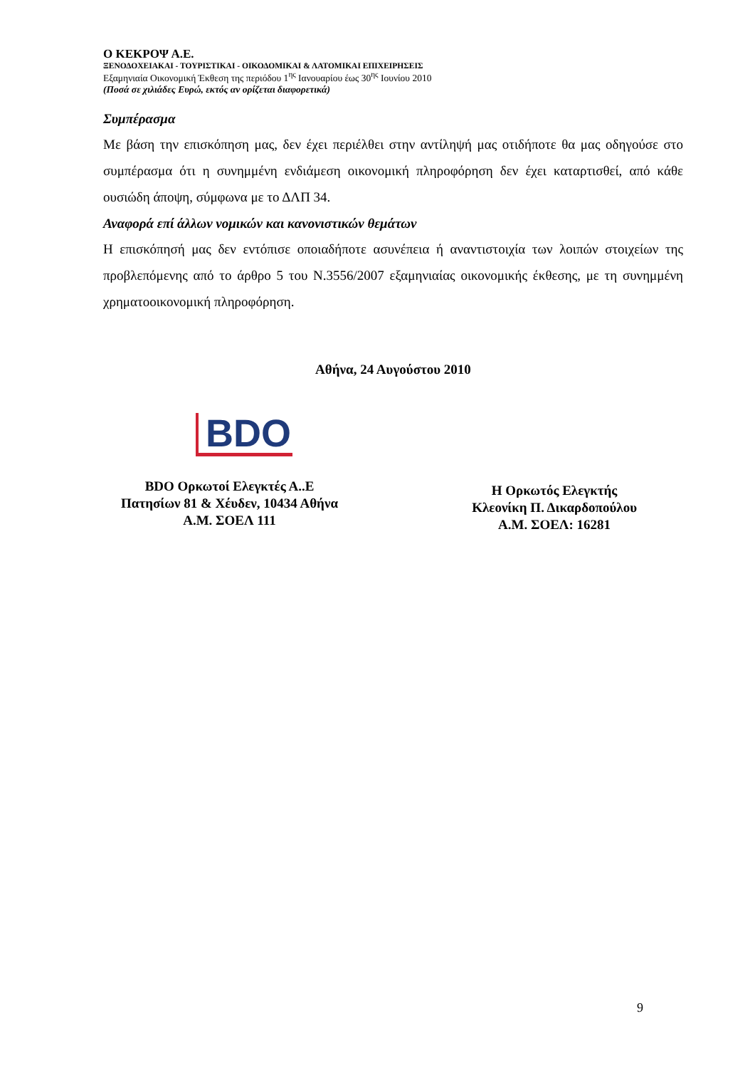Ο ΚΕΚΡΟΨ Α.Ε.
ΞΕΝΟΔΟΧΕΙΑΚΑΙ - ΤΟΥΡΙΣΤΙΚΑΙ - ΟΙΚΟΔΟΜΙΚΑΙ & ΛΑΤΟΜΙΚΑΙ ΕΠΙΧΕΙΡΗΣΕΙΣ
Εξαμηνιαία Οικονομική Έκθεση της περιόδου 1<sup>ης</sup> Ιανουαρίου έως 30<sup>ης</sup> Ιουνίου 2010
(Ποσά σε χιλιάδες Ευρώ, εκτός αν ορίζεται διαφορετικά)
Συμπέρασμα
Με βάση την επισκόπηση μας, δεν έχει περιέλθει στην αντίληψή μας οτιδήποτε θα μας οδηγούσε στο συμπέρασμα ότι η συνημμένη ενδιάμεση οικονομική πληροφόρηση δεν έχει καταρτισθεί, από κάθε ουσιώδη άποψη, σύμφωνα με το ΔΛΠ 34.
Αναφορά επί άλλων νομικών και κανονιστικών θεμάτων
Η επισκόπησή μας δεν εντόπισε οποιαδήποτε ασυνέπεια ή αναντιστοιχία των λοιπών στοιχείων της προβλεπόμενης από το άρθρο 5 του Ν.3556/2007 εξαμηνιαίας οικονομικής έκθεσης, με τη συνημμένη χρηματοοικονομική πληροφόρηση.
Αθήνα, 24 Αυγούστου 2010
BDO
BDO Ορκωτοί Ελεγκτές Α..Ε
Πατησίων 81 & Χέυδεν, 10434 Αθήνα
Α.Μ. ΣΟΕΛ 111
Η Ορκωτός Ελεγκτής
Κλεονίκη Π. Δικαρδοπούλου
Α.Μ. ΣΟΕΛ: 16281
9